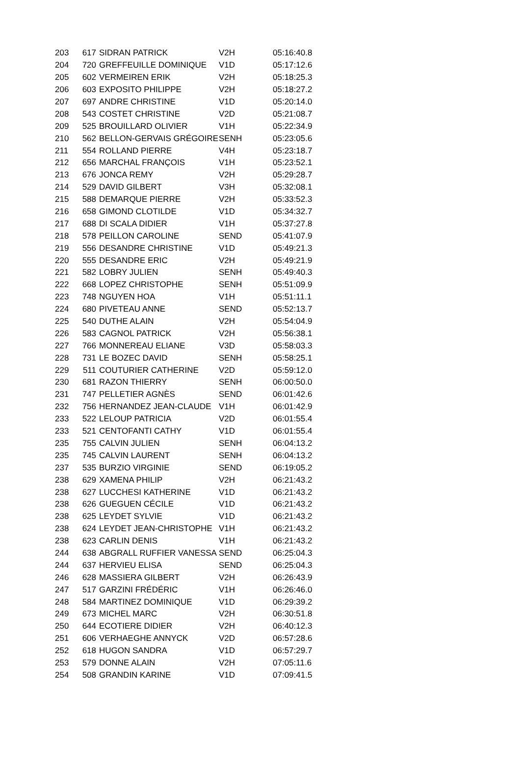| 203 | 617 | SIDRAN PATRICK | V2H | 05:16:40.8 |
| 204 | 720 | GREFFEUILLE DOMINIQUE | V1D | 05:17:12.6 |
| 205 | 602 | VERMEIREN ERIK | V2H | 05:18:25.3 |
| 206 | 603 | EXPOSITO PHILIPPE | V2H | 05:18:27.2 |
| 207 | 697 | ANDRE CHRISTINE | V1D | 05:20:14.0 |
| 208 | 543 | COSTET CHRISTINE | V2D | 05:21:08.7 |
| 209 | 525 | BROUILLARD OLIVIER | V1H | 05:22:34.9 |
| 210 | 562 | BELLON-GERVAIS GRÉGOIRE | SENH | 05:23:05.6 |
| 211 | 554 | ROLLAND PIERRE | V4H | 05:23:18.7 |
| 212 | 656 | MARCHAL FRANÇOIS | V1H | 05:23:52.1 |
| 213 | 676 | JONCA REMY | V2H | 05:29:28.7 |
| 214 | 529 | DAVID GILBERT | V3H | 05:32:08.1 |
| 215 | 588 | DEMARQUE PIERRE | V2H | 05:33:52.3 |
| 216 | 658 | GIMOND CLOTILDE | V1D | 05:34:32.7 |
| 217 | 688 | DI SCALA DIDIER | V1H | 05:37:27.8 |
| 218 | 578 | PEILLON CAROLINE | SEND | 05:41:07.9 |
| 219 | 556 | DESANDRE CHRISTINE | V1D | 05:49:21.3 |
| 220 | 555 | DESANDRE ERIC | V2H | 05:49:21.9 |
| 221 | 582 | LOBRY JULIEN | SENH | 05:49:40.3 |
| 222 | 668 | LOPEZ CHRISTOPHE | SENH | 05:51:09.9 |
| 223 | 748 | NGUYEN HOA | V1H | 05:51:11.1 |
| 224 | 680 | PIVETEAU ANNE | SEND | 05:52:13.7 |
| 225 | 540 | DUTHE ALAIN | V2H | 05:54:04.9 |
| 226 | 583 | CAGNOL PATRICK | V2H | 05:56:38.1 |
| 227 | 766 | MONNEREAU ELIANE | V3D | 05:58:03.3 |
| 228 | 731 | LE BOZEC DAVID | SENH | 05:58:25.1 |
| 229 | 511 | COUTURIER CATHERINE | V2D | 05:59:12.0 |
| 230 | 681 | RAZON THIERRY | SENH | 06:00:50.0 |
| 231 | 747 | PELLETIER AGNÈS | SEND | 06:01:42.6 |
| 232 | 756 | HERNANDEZ JEAN-CLAUDE | V1H | 06:01:42.9 |
| 233 | 522 | LELOUP PATRICIA | V2D | 06:01:55.4 |
| 233 | 521 | CENTOFANTI CATHY | V1D | 06:01:55.4 |
| 235 | 755 | CALVIN JULIEN | SENH | 06:04:13.2 |
| 235 | 745 | CALVIN LAURENT | SENH | 06:04:13.2 |
| 237 | 535 | BURZIO VIRGINIE | SEND | 06:19:05.2 |
| 238 | 629 | XAMENA PHILIP | V2H | 06:21:43.2 |
| 238 | 627 | LUCCHESI KATHERINE | V1D | 06:21:43.2 |
| 238 | 626 | GUEGUEN CÉCILE | V1D | 06:21:43.2 |
| 238 | 625 | LEYDET SYLVIE | V1D | 06:21:43.2 |
| 238 | 624 | LEYDET JEAN-CHRISTOPHE | V1H | 06:21:43.2 |
| 238 | 623 | CARLIN DENIS | V1H | 06:21:43.2 |
| 244 | 638 | ABGRALL RUFFIER VANESSA | SEND | 06:25:04.3 |
| 244 | 637 | HERVIEU ELISA | SEND | 06:25:04.3 |
| 246 | 628 | MASSIERA GILBERT | V2H | 06:26:43.9 |
| 247 | 517 | GARZINI FRÉDÉRIC | V1H | 06:26:46.0 |
| 248 | 584 | MARTINEZ DOMINIQUE | V1D | 06:29:39.2 |
| 249 | 673 | MICHEL MARC | V2H | 06:30:51.8 |
| 250 | 644 | ECOTIERE DIDIER | V2H | 06:40:12.3 |
| 251 | 606 | VERHAEGHE ANNYCK | V2D | 06:57:28.6 |
| 252 | 618 | HUGON SANDRA | V1D | 06:57:29.7 |
| 253 | 579 | DONNE ALAIN | V2H | 07:05:11.6 |
| 254 | 508 | GRANDIN KARINE | V1D | 07:09:41.5 |